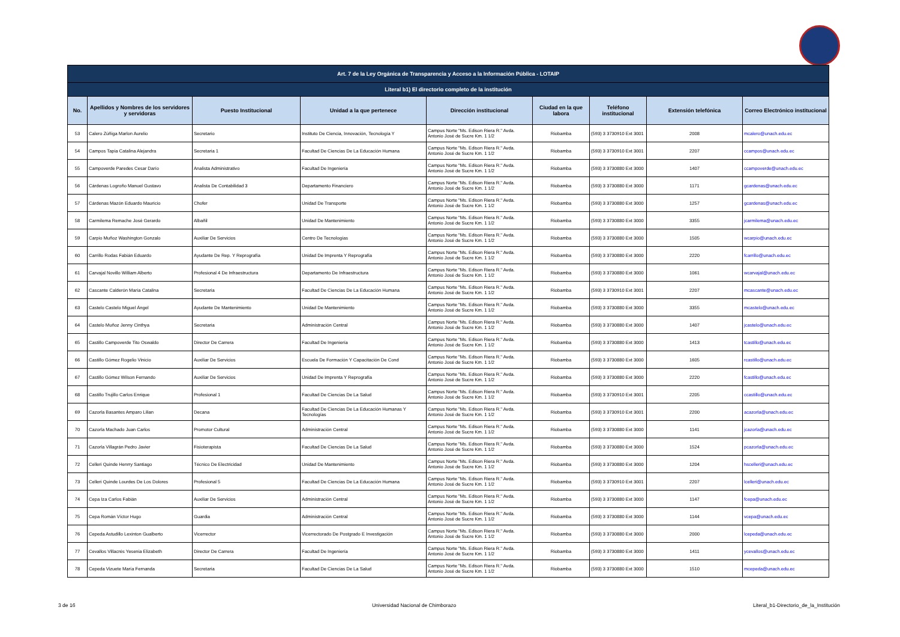| Art. 7 de la Ley Orgánica de Transparencia y Acceso a la Información Pública - LOTAIP | | | | | | | | |
| Literal b1) El directorio completo de la institución | | | | | | | | |
| No. | Apellidos y Nombres de los servidores y servidoras | Puesto Institucional | Unidad a la que pertenece | Dirección institucional | Ciudad en la que labora | Teléfono institucional | Extensión telefónica | Correo Electrónico institucional |
| 53 | Calero Zúñiga Marlon Aurelio | Secretario | Instituto De Ciencia, Innovación, Tecnología Y | Campus Norte "Ms. Edison Riera R." Avda. Antonio José de Sucre Km. 1 1/2 | Riobamba | (593) 3 3730910 Ext 3001 | 2008 | mcalero@unach.edu.ec |
| 54 | Campos Tapia Catalina Alejandra | Secretaria 1 | Facultad De Ciencias De La Educación Humana | Campus Norte "Ms. Edison Riera R." Avda. Antonio José de Sucre Km. 1 1/2 | Riobamba | (593) 3 3730910 Ext 3001 | 2207 | ccampos@unach.edu.ec |
| 55 | Campoverde Paredes Cesar Darío | Analista Administrativo | Facultad De Ingeniería | Campus Norte "Ms. Edison Riera R." Avda. Antonio José de Sucre Km. 1 1/2 | Riobamba | (593) 3 3730880 Ext 3000 | 1407 | ccampoverde@unach.edu.ec |
| 56 | Cárdenas Logroño Manuel Gustavo | Analista De Contabilidad 3 | Departamento Financiero | Campus Norte "Ms. Edison Riera R." Avda. Antonio José de Sucre Km. 1 1/2 | Riobamba | (593) 3 3730880 Ext 3000 | 1171 | gcardenas@unach.edu.ec |
| 57 | Cárdenas Mazón Eduardo Mauricio | Chofer | Unidad De Transporte | Campus Norte "Ms. Edison Riera R." Avda. Antonio José de Sucre Km. 1 1/2 | Riobamba | (593) 3 3730880 Ext 3000 | 1257 | gcardenas@unach.edu.ec |
| 58 | Carmilema Remache José Gerardo | Albañil | Unidad De Mantenimiento | Campus Norte "Ms. Edison Riera R." Avda. Antonio José de Sucre Km. 1 1/2 | Riobamba | (593) 3 3730880 Ext 3000 | 3355 | jcarmilema@unach.edu.ec |
| 59 | Carpio Muñoz Washington Gonzalo | Auxiliar De Servicios | Centro De Tecnologías | Campus Norte "Ms. Edison Riera R." Avda. Antonio José de Sucre Km. 1 1/2 | Riobamba | (593) 3 3730880 Ext 3000 | 1505 | wcarpio@unach.edu.ec |
| 60 | Carrillo Rodas Fabián Eduardo | Ayudante De Rep. Y Reprografía | Unidad De Imprenta Y Reprografía | Campus Norte "Ms. Edison Riera R." Avda. Antonio José de Sucre Km. 1 1/2 | Riobamba | (593) 3 3730880 Ext 3000 | 2220 | fcarrillo@unach.edu.ec |
| 61 | Carvajal Novillo William Alberto | Profesional 4 De Infraestructura | Departamento De Infraestructura | Campus Norte "Ms. Edison Riera R." Avda. Antonio José de Sucre Km. 1 1/2 | Riobamba | (593) 3 3730880 Ext 3000 | 1061 | wcarvajal@unach.edu.ec |
| 62 | Cascante Calderón María Catalina | Secretaria | Facultad De Ciencias De La Educación Humana | Campus Norte "Ms. Edison Riera R." Avda. Antonio José de Sucre Km. 1 1/2 | Riobamba | (593) 3 3730910 Ext 3001 | 2207 | mcascante@unach.edu.ec |
| 63 | Castelo Castelo Miguel Ángel | Ayudante De Mantenimiento | Unidad De Mantenimiento | Campus Norte "Ms. Edison Riera R." Avda. Antonio José de Sucre Km. 1 1/2 | Riobamba | (593) 3 3730880 Ext 3000 | 3355 | mcastelo@unach.edu.ec |
| 64 | Castelo Muñoz Jenny Cinthya | Secretaria | Administración Central | Campus Norte "Ms. Edison Riera R." Avda. Antonio José de Sucre Km. 1 1/2 | Riobamba | (593) 3 3730880 Ext 3000 | 1407 | jcastelo@unach.edu.ec |
| 65 | Castillo Campoverde Tito Oswaldo | Director De Carrera | Facultad De Ingeniería | Campus Norte "Ms. Edison Riera R." Avda. Antonio José de Sucre Km. 1 1/2 | Riobamba | (593) 3 3730880 Ext 3000 | 1413 | tcastillo@unach.edu.ec |
| 66 | Castillo Gómez Rogelio Vinicio | Auxiliar De Servicios | Escuela De Formación Y Capacitación De Cond | Campus Norte "Ms. Edison Riera R." Avda. Antonio José de Sucre Km. 1 1/2 | Riobamba | (593) 3 3730880 Ext 3000 | 1605 | rcastillo@unach.edu.ec |
| 67 | Castillo Gómez Wilson Fernando | Auxiliar De Servicios | Unidad De Imprenta Y Reprografía | Campus Norte "Ms. Edison Riera R." Avda. Antonio José de Sucre Km. 1 1/2 | Riobamba | (593) 3 3730880 Ext 3000 | 2220 | fcastillo@unach.edu.ec |
| 68 | Castillo Trujillo Carlos Enrique | Profesional 1 | Facultad De Ciencias De La Salud | Campus Norte "Ms. Edison Riera R." Avda. Antonio José de Sucre Km. 1 1/2 | Riobamba | (593) 3 3730910 Ext 3001 | 2205 | ccastillo@unach.edu.ec |
| 69 | Cazorla Basantes Amparo Lilian | Decana | Facultad De Ciencias De La Educación Humanas Y Tecnologías | Campus Norte "Ms. Edison Riera R." Avda. Antonio José de Sucre Km. 1 1/2 | Riobamba | (593) 3 3730910 Ext 3001 | 2200 | acazorla@unach.edu.ec |
| 70 | Cazorla Machado Juan Carlos | Promotor Cultural | Administración Central | Campus Norte "Ms. Edison Riera R." Avda. Antonio José de Sucre Km. 1 1/2 | Riobamba | (593) 3 3730880 Ext 3000 | 1141 | jcazorla@unach.edu.ec |
| 71 | Cazorla Villagrán Pedro Javier | Fisioterapista | Facultad De Ciencias De La Salud | Campus Norte "Ms. Edison Riera R." Avda. Antonio José de Sucre Km. 1 1/2 | Riobamba | (593) 3 3730880 Ext 3000 | 1524 | pcazorla@unach.edu.ec |
| 72 | Celleri Quinde Henrry Santiago | Técnico De Electricidad | Unidad De Mantenimiento | Campus Norte "Ms. Edison Riera R." Avda. Antonio José de Sucre Km. 1 1/2 | Riobamba | (593) 3 3730880 Ext 3000 | 1204 | hscelleri@unach.edu.ec |
| 73 | Celleri Quinde Lourdes De Los Dolores | Profesional 5 | Facultad De Ciencias De La Educación Humana | Campus Norte "Ms. Edison Riera R." Avda. Antonio José de Sucre Km. 1 1/2 | Riobamba | (593) 3 3730910 Ext 3001 | 2207 | lcelleri@unach.edu.ec |
| 74 | Cepa Iza Carlos Fabián | Auxiliar De Servicios | Administración Central | Campus Norte "Ms. Edison Riera R." Avda. Antonio José de Sucre Km. 1 1/2 | Riobamba | (593) 3 3730880 Ext 3000 | 1147 | fcepa@unach.edu.ec |
| 75 | Cepa Román Víctor Hugo | Guardia | Administración Central | Campus Norte "Ms. Edison Riera R." Avda. Antonio José de Sucre Km. 1 1/2 | Riobamba | (593) 3 3730880 Ext 3000 | 1144 | vcepa@unach.edu.ec |
| 76 | Cepeda Astudillo Lexinton Gualberto | Vicerrector | Vicerrectorado De Postgrado E Investigación | Campus Norte "Ms. Edison Riera R." Avda. Antonio José de Sucre Km. 1 1/2 | Riobamba | (593) 3 3730880 Ext 3000 | 2000 | lcepeda@unach.edu.ec |
| 77 | Cevallos Villacrés Yesenia Elizabeth | Director De Carrera | Facultad De Ingeniería | Campus Norte "Ms. Edison Riera R." Avda. Antonio José de Sucre Km. 1 1/2 | Riobamba | (593) 3 3730880 Ext 3000 | 1411 | ycevallos@unach.edu.ec |
| 78 | Cepeda Vizuete María Fernanda | Secretaria | Facultad De Ciencias De La Salud | Campus Norte "Ms. Edison Riera R." Avda. Antonio José de Sucre Km. 1 1/2 | Riobamba | (593) 3 3730880 Ext 3000 | 1510 | mcepeda@unach.edu.ec |
3 de 16 Universidad Nacional de Chimborazo Literal_b1-Directorio_de_la_Institución